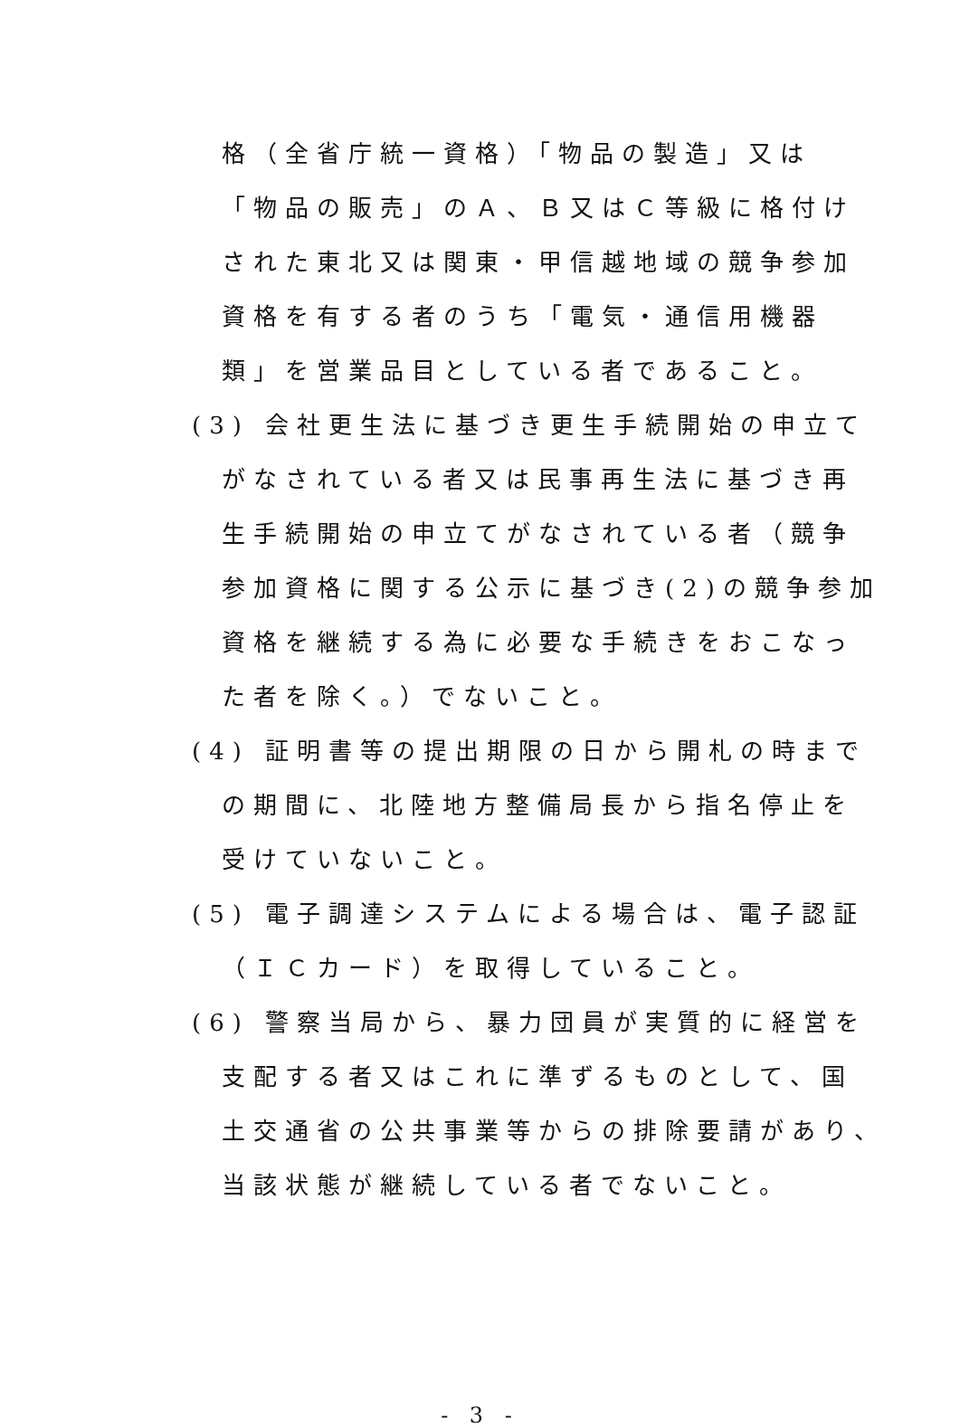格（全省庁統一資格）「物品の製造」又は
「物品の販売」のＡ、Ｂ又はＣ等級に格付け
された東北又は関東・甲信越地域の競争参加
資格を有する者のうち「電気・通信用機器
類」を営業品目としている者であること。
(3) 会社更生法に基づき更生手続開始の申立て
がなされている者又は民事再生法に基づき再
生手続開始の申立てがなされている者（競争
参加資格に関する公示に基づき(2)の競争参加
資格を継続する為に必要な手続きをおこなっ
た者を除く。）でないこと。
(4) 証明書等の提出期限の日から開札の時まで
の期間に、北陸地方整備局長から指名停止を
受けていないこと。
(5) 電子調達システムによる場合は、電子認証
（ＩＣカード）を取得していること。
(6) 警察当局から、暴力団員が実質的に経営を
支配する者又はこれに準ずるものとして、国
土交通省の公共事業等からの排除要請があり、
当該状態が継続している者でないこと。
- 3 -